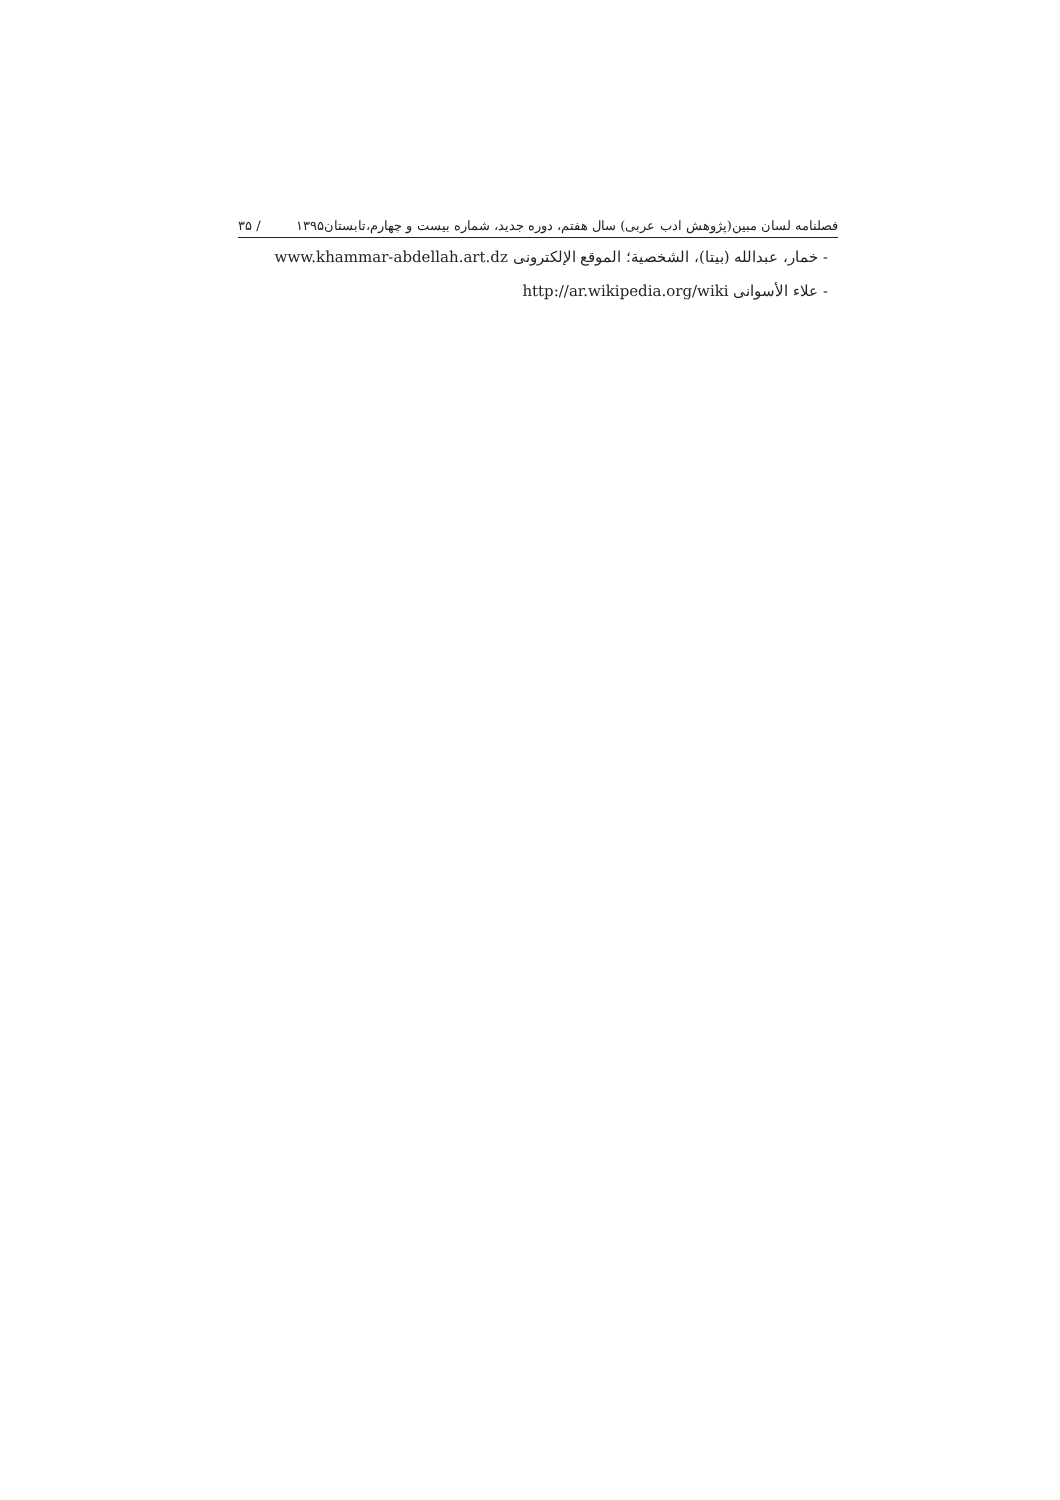فصلنامه لسان مبین(پژوهش ادب عربی) سال هفتم، دوره جدید، شماره بیست و چهارم،تابستان۱۳۹۵ / ۳۵
- خمار، عبدالله (بیتا)، الشخصیة؛ الموقع الإلکترونی www.khammar-abdellah.art.dz
- علاء الأسوانی http://ar.wikipedia.org/wiki